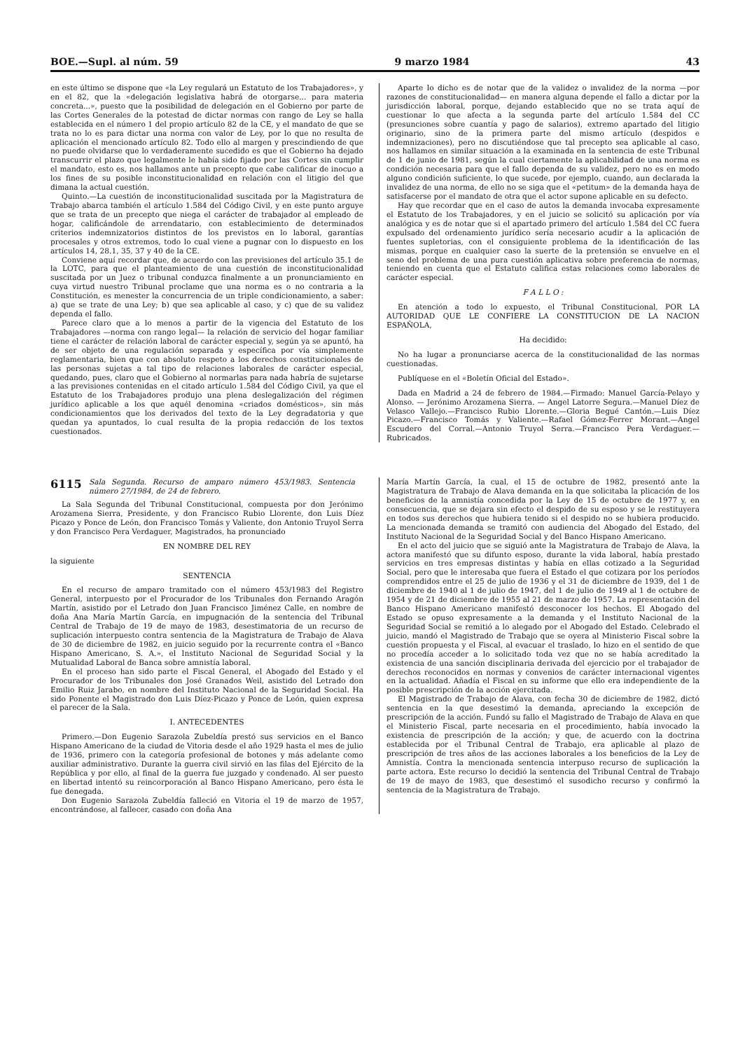BOE.—Supl. al núm. 59 9 marzo 1984 43
en este último se dispone que «la Ley regulará un Estatuto de los Trabajadores», y en el 82, que la «delegación legislativa habrá de otorgarse... para materia concreta...», puesto que la posibilidad de delegación en el Gobierno por parte de las Cortes Generales de la potestad de dictar normas con rango de Ley se halla establecida en el número 1 del propio artículo 82 de la CE, y el mandato de que se trata no lo es para dictar una norma con valor de Ley, por lo que no resulta de aplicación el mencionado artículo 82. Todo ello al margen y prescindiendo de que no puede olvidarse que lo verdaderamente sucedido es que el Gobierno ha dejado transcurrir el plazo que legalmente le había sido fijado por las Cortes sin cumplir el mandato, esto es, nos hallamos ante un precepto que cabe calificar de inocuo a los fines de su posible inconstitucionalidad en relación con el litigio del que dimana la actual cuestión.
Quinto.—La cuestión de inconstitucionalidad suscitada por la Magistratura de Trabajo abarca también el artículo 1.584 del Código Civil, y en este punto arguye que se trata de un precepto que niega el carácter de trabajador al empleado de hogar, calificándole de arrendatario, con establecimiento de determinados criterios indemnizatorios distintos de los previstos en lo laboral, garantías procesales y otros extremos, todo lo cual viene a pugnar con lo dispuesto en los artículos 14, 28.1, 35, 37 y 40 de la CE.
Conviene aquí recordar que, de acuerdo con las previsiones del artículo 35.1 de la LOTC, para que el planteamiento de una cuestión de inconstitucionalidad suscitada por un Juez o tribunal conduzca finalmente a un pronunciamiento en cuya virtud nuestro Tribunal proclame que una norma es o no contraria a la Constitución, es menester la concurrencia de un triple condicionamiento, a saber: a) que se trate de una Ley; b) que sea aplicable al caso, y c) que de su validez dependa el fallo.
Parece claro que a lo menos a partir de la vigencia del Estatuto de los Trabajadores —norma con rango legal— la relación de servicio del hogar familiar tiene el carácter de relación laboral de carácter especial y, según ya se apuntó, ha de ser objeto de una regulación separada y específica por vía simplemente reglamentaria, bien que con absoluto respeto a los derechos constitucionales de las personas sujetas a tal tipo de relaciones laborales de carácter especial, quedando, pues, claro que el Gobierno al normarlas para nada habría de sujetarse a las previsiones contenidas en el citado artículo 1.584 del Código Civil, ya que el Estatuto de los Trabajadores produjo una plena deslegalización del régimen jurídico aplicable a los que aquél denomina «criados domésticos», sin más condicionamientos que los derivados del texto de la Ley degradatoria y que quedan ya apuntados, lo cual resulta de la propia redacción de los textos cuestionados.
Aparte lo dicho es de notar que de la validez o invalidez de la norma —por razones de constitucionalidad— en manera alguna depende el fallo a dictar por la jurisdicción laboral, porque, dejando establecido que no se trata aquí de cuestionar lo que afecta a la segunda parte del artículo 1.584 del CC (presunciones sobre cuantía y pago de salarios), extremo apartado del litigio originario, sino de la primera parte del mismo artículo (despidos e indemnizaciones), pero no discutiéndose que tal precepto sea aplicable al caso, nos hallamos en similar situación a la examinada en la sentencia de este Tribunal de 1 de junio de 1981, según la cual ciertamente la aplicabilidad de una norma es condición necesaria para que el fallo dependa de su validez, pero no es en modo alguno condición suficiente, lo que sucede, por ejemplo, cuando, aun declarada la invalidez de una norma, de ello no se siga que el «petitum» de la demanda haya de satisfacerse por el mandato de otra que el actor supone aplicable en su defecto.
Hay que recordar que en el caso de autos la demanda invocaba expresamente el Estatuto de los Trabajadores, y en el juicio se solicitó su aplicación por vía analógica y es de notar que si el apartado primero del artículo 1.584 del CC fuera expulsado del ordenamiento jurídico sería necesario acudir a la aplicación de fuentes supletorias, con el consiguiente problema de la identificación de las mismas, porque en cualquier caso la suerte de la pretensión se envuelve en el seno del problema de una pura cuestión aplicativa sobre preferencia de normas, teniendo en cuenta que el Estatuto califica estas relaciones como laborales de carácter especial.
F A L L O :
En atención a todo lo expuesto, el Tribunal Constitucional, POR LA AUTORIDAD QUE LE CONFIERE LA CONSTITUCION DE LA NACION ESPAÑOLA,
Ha decidido:
No ha lugar a pronunciarse acerca de la constitucionalidad de las normas cuestionadas.
Publíquese en el «Boletín Oficial del Estado».
Dada en Madrid a 24 de febrero de 1984.—Firmado: Manuel García-Pelayo y Alonso. — Jerónimo Arozamena Sierra. — Angel Latorre Segura.—Manuel Díez de Velasco Vallejo.—Francisco Rubio Llorente.—Gloria Begué Cantón.—Luis Díez Picazo.—Francisco Tomás y Valiente.—Rafael Gómez-Ferrer Morant.—Angel Escudero del Corral.—Antonio Truyol Serra.—Francisco Pera Verdaguer.—Rubricados.
6115 Sala Segunda. Recurso de amparo número 453/1983. Sentencia número 27/1984, de 24 de febrero.
La Sala Segunda del Tribunal Constitucional, compuesta por don Jerónimo Arozamena Sierra, Presidente, y don Francisco Rubio Llorente, don Luis Díez Picazo y Ponce de León, don Francisco Tomás y Valiente, don Antonio Truyol Serra y don Francisco Pera Verdaguer, Magistrados, ha pronunciado
EN NOMBRE DEL REY
la siguiente
SENTENCIA
En el recurso de amparo tramitado con el número 453/1983 del Registro General, interpuesto por el Procurador de los Tribunales don Fernando Aragón Martín, asistido por el Letrado don Juan Francisco Jiménez Calle, en nombre de doña Ana María Martín García, en impugnación de la sentencia del Tribunal Central de Trabajo de 19 de mayo de 1983, desestimatoria de un recurso de suplicación interpuesto contra sentencia de la Magistratura de Trabajo de Alava de 30 de diciembre de 1982, en juicio seguido por la recurrente contra el «Banco Hispano Americano, S. A.», el Instituto Nacional de Seguridad Social y la Mutualidad Laboral de Banca sobre amnistía laboral.
En el proceso han sido parte el Fiscal General, el Abogado del Estado y el Procurador de los Tribunales don José Granados Weil, asistido del Letrado don Emilio Ruiz Jarabo, en nombre del Instituto Nacional de la Seguridad Social. Ha sido Ponente el Magistrado don Luis Díez-Picazo y Ponce de León, quien expresa el parecer de la Sala.
I. ANTECEDENTES
Primero.—Don Eugenio Sarazola Zubeldía prestó sus servicios en el Banco Hispano Americano de la ciudad de Vitoria desde el año 1929 hasta el mes de julio de 1936, primero con la categoría profesional de botones y más adelante como auxiliar administrativo. Durante la guerra civil sirvió en las filas del Ejército de la República y por ello, al final de la guerra fue juzgado y condenado. Al ser puesto en libertad intentó su reincorporación al Banco Hispano Americano, pero ésta le fue denegada.
Don Eugenio Sarazola Zubeldía falleció en Vitoria el 19 de marzo de 1957, encontrándose, al fallecer, casado con doña Ana
María Martín García, la cual, el 15 de octubre de 1982, presentó ante la Magistratura de Trabajo de Alava demanda en la que solicitaba la plicación de los beneficios de la amnistía concedida por la Ley de 15 de octubre de 1977 y, en consecuencia, que se dejara sin efecto el despido de su esposo y se le restituyera en todos sus derechos que hubiera tenido si el despido no se hubiera producido. La mencionada demanda se tramitó con audiencia del Abogado del Estado, del Instituto Nacional de la Seguridad Social y del Banco Hispano Americano.
En el acto del juicio que se siguió ante la Magistratura de Trabajo de Alava, la actora manifestó que su difunto esposo, durante la vida laboral, había prestado servicios en tres empresas distintas y había en ellas cotizado a la Seguridad Social, pero que le interesaba que fuera el Estado el que cotizara por los períodos comprendidos entre el 25 de julio de 1936 y el 31 de diciembre de 1939, del 1 de diciembre de 1940 al 1 de julio de 1947, del 1 de julio de 1949 al 1 de octubre de 1954 y de 21 de diciembre de 1955 al 21 de marzo de 1957. La representación del Banco Hispano Americano manifestó desconocer los hechos. El Abogado del Estado se opuso expresamente a la demanda y el Instituto Nacional de la Seguridad Social se remitió a lo alegado por el Abogado del Estado. Celebrado el juicio, mandó el Magistrado de Trabajo que se oyera al Ministerio Fiscal sobre la cuestión propuesta y el Fiscal, al evacuar el traslado, lo hizo en el sentido de que no procedía acceder a lo solicitado toda vez que no se había acreditado la existencia de una sanción disciplinaria derivada del ejercicio por el trabajador de derechos reconocidos en normas y convenios de carácter internacional vigentes en la actualidad. Añadía el Fiscal en su informe que ello era independiente de la posible prescripción de la acción ejercitada.
El Magistrado de Trabajo de Alava, con fecha 30 de diciembre de 1982, dictó sentencia en la que desestimó la demanda, apreciando la excepción de prescripción de la acción. Fundó su fallo el Magistrado de Trabajo de Alava en que el Ministerio Fiscal, parte necesaria en el procedimiento, había invocado la existencia de prescripción de la acción; y que, de acuerdo con la doctrina establecida por el Tribunal Central de Trabajo, era aplicable al plazo de prescripción de tres años de las acciones laborales a los beneficios de la Ley de Amnistía. Contra la mencionada sentencia interpuso recurso de suplicación la parte actora. Este recurso lo decidió la sentencia del Tribunal Central de Trabajo de 19 de mayo de 1983, que desestimó el susodicho recurso y confirmó la sentencia de la Magistratura de Trabajo.